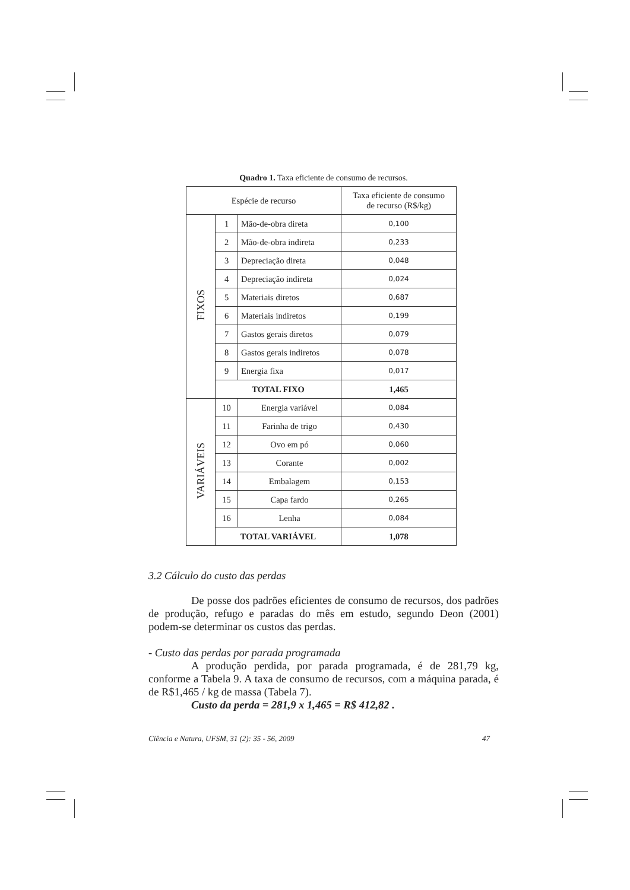Quadro 1. Taxa eficiente de consumo de recursos.
| Espécie de recurso | | | Taxa eficiente de consumo de recurso (R$/kg) |
| --- | --- | --- | --- |
| FIXOS | 1 | Mão-de-obra direta | 0,100 |
| | 2 | Mão-de-obra indireta | 0,233 |
| | 3 | Depreciação direta | 0,048 |
| | 4 | Depreciação indireta | 0,024 |
| | 5 | Materiais diretos | 0,687 |
| | 6 | Materiais indiretos | 0,199 |
| | 7 | Gastos gerais diretos | 0,079 |
| | 8 | Gastos gerais indiretos | 0,078 |
| | 9 | Energia fixa | 0,017 |
| | TOTAL FIXO | | 1,465 |
| VARIÁVEIS | 10 | Energia variável | 0,084 |
| | 11 | Farinha de trigo | 0,430 |
| | 12 | Ovo em pó | 0,060 |
| | 13 | Corante | 0,002 |
| | 14 | Embalagem | 0,153 |
| | 15 | Capa fardo | 0,265 |
| | 16 | Lenha | 0,084 |
| | TOTAL VARIÁVEL | | 1,078 |
3.2 Cálculo do custo das perdas
De posse dos padrões eficientes de consumo de recursos, dos padrões de produção, refugo e paradas do mês em estudo, segundo Deon (2001) podem-se determinar os custos das perdas.
- Custo das perdas por parada programada
A produção perdida, por parada programada, é de 281,79 kg, conforme a Tabela 9. A taxa de consumo de recursos, com a máquina parada, é de R$1,465 / kg de massa (Tabela 7).
Custo da perda = 281,9 x 1,465 = R$ 412,82 .
Ciência e Natura, UFSM, 31 (2): 35 - 56, 2009 47